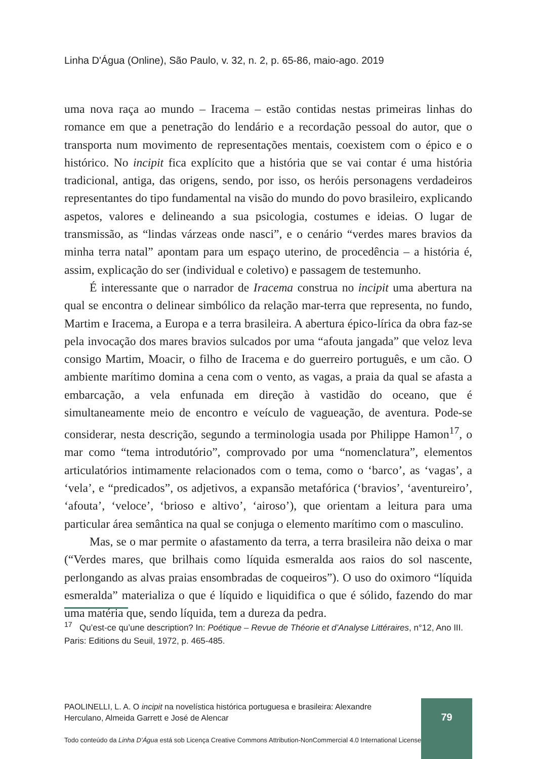Linha D'Água (Online), São Paulo, v. 32, n. 2, p. 65-86, maio-ago. 2019
uma nova raça ao mundo – Iracema – estão contidas nestas primeiras linhas do romance em que a penetração do lendário e a recordação pessoal do autor, que o transporta num movimento de representações mentais, coexistem com o épico e o histórico. No incipit fica explícito que a história que se vai contar é uma história tradicional, antiga, das origens, sendo, por isso, os heróis personagens verdadeiros representantes do tipo fundamental na visão do mundo do povo brasileiro, explicando aspetos, valores e delineando a sua psicologia, costumes e ideias. O lugar de transmissão, as “lindas várzeas onde nasci”, e o cenário “verdes mares bravios da minha terra natal” apontam para um espaço uterino, de procedência – a história é, assim, explicação do ser (individual e coletivo) e passagem de testemunho.
É interessante que o narrador de Iracema construa no incipit uma abertura na qual se encontra o delinear simbólico da relação mar-terra que representa, no fundo, Martim e Iracema, a Europa e a terra brasileira. A abertura épico-lírica da obra faz-se pela invocação dos mares bravios sulcados por uma “afouta jangada” que veloz leva consigo Martim, Moacir, o filho de Iracema e do guerreiro português, e um cão. O ambiente marítimo domina a cena com o vento, as vagas, a praia da qual se afasta a embarcação, a vela enfunada em direção à vastidão do oceano, que é simultaneamente meio de encontro e veículo de vagueação, de aventura. Pode-se considerar, nesta descrição, segundo a terminologia usada por Philippe Hamon<sup>17</sup>, o mar como “tema introdutório”, comprovado por uma “nomenclatura”, elementos articulatórios intimamente relacionados com o tema, como o ‘barco’, as ‘vagas’, a ‘vela’, e “predicados”, os adjetivos, a expansão metafórica (‘bravios’, ‘aventureiro’, ‘afouta’, ‘veloce’, ‘brioso e altivo’, ‘airoso’), que orientam a leitura para uma particular área semântica na qual se conjuga o elemento marítimo com o masculino.
Mas, se o mar permite o afastamento da terra, a terra brasileira não deixa o mar (“Verdes mares, que brilhais como líquida esmeralda aos raios do sol nascente, perlongando as alvas praias ensombradas de coqueiros”). O uso do oximoro “líquida esmeralda” materializa o que é líquido e liquidifica o que é sólido, fazendo do mar uma matéria que, sendo líquida, tem a dureza da pedra.
<sup>17</sup> Qu’est-ce qu’une description? In: Poétique – Revue de Théorie et d’Analyse Littéraires, n°12, Ano III. Paris: Editions du Seuil, 1972, p. 465-485.
PAOLINELLI, L. A. O incipit na novelística histórica portuguesa e brasileira: Alexandre Herculano, Almeida Garrett e José de Alencar
Todo conteúdo da Linha D’Água está sob Licença Creative Commons Attribution-NonCommercial 4.0 International License
79